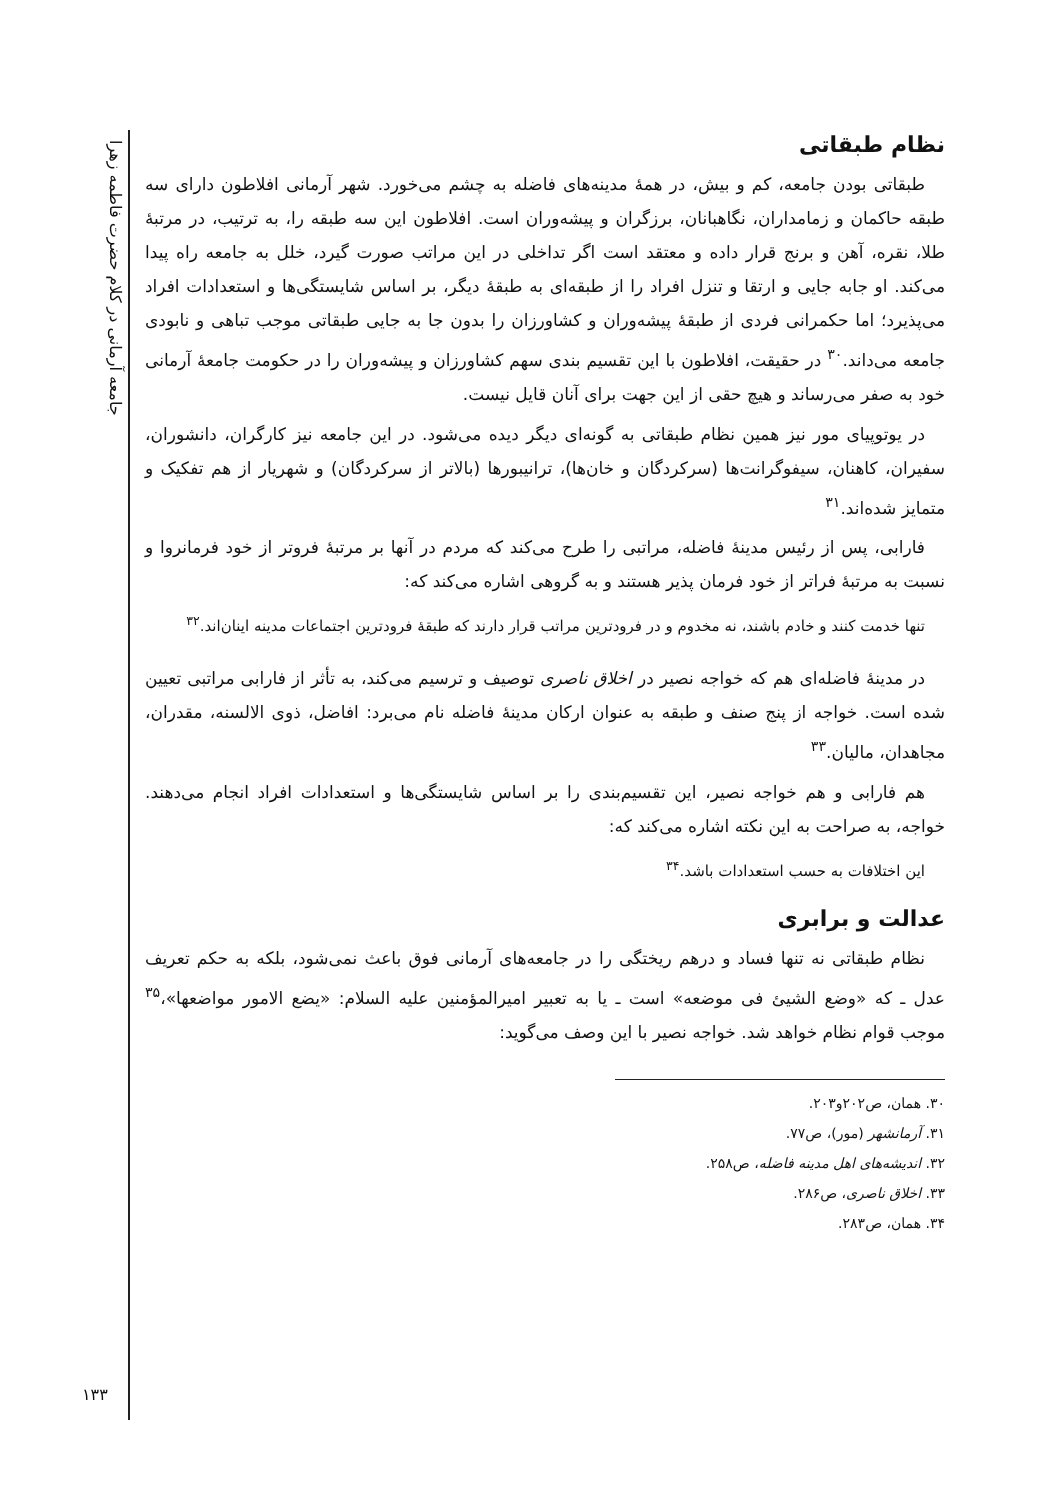جامعه آرمانی در کلام حضرت فاطمه زهرا
نظام طبقاتی
طبقاتی بودن جامعه، کم و بیش، در همهٔ مدینه‌های فاضله به چشم می‌خورد. شهر آرمانی افلاطون دارای سه طبقه حاکمان و زمامداران، نگاهبانان، برزگران و پیشه‌وران است. افلاطون این سه طبقه را، به ترتیب، در مرتبهٔ طلا، نقره، آهن و برنج قرار داده و معتقد است اگر تداخلی در این مراتب صورت گیرد، خلل به جامعه راه پیدا می‌کند. او جابه جایی و ارتقا و تنزل افراد را از طبقه‌ای به طبقهٔ دیگر، بر اساس شایستگی‌ها و استعدادات افراد می‌پذیرد؛ اما حکمرانی فردی از طبقهٔ پیشه‌وران و کشاورزان را بدون جا به جایی طبقاتی موجب تباهی و نابودی جامعه می‌داند.<sup>۳۰</sup> در حقیقت، افلاطون با این تقسیم بندی سهم کشاورزان و پیشه‌وران را در حکومت جامعهٔ آرمانی خود به صفر می‌رساند و هیچ حقی از این جهت برای آنان قایل نیست.
در یوتوپیای مور نیز همین نظام طبقاتی به گونه‌ای دیگر دیده می‌شود. در این جامعه نیز کارگران، دانشوران، سفیران، کاهنان، سیفوگرانت‌ها (سرکردگان و خان‌ها)، ترانیبورها (بالاتر از سرکردگان) و شهریار از هم تفکیک و متمایز شده‌اند.<sup>۳۱</sup>
فارابی، پس از رئیس مدینهٔ فاضله، مراتبی را طرح می‌کند که مردم در آنها بر مرتبهٔ فروتر از خود فرمانروا و نسبت به مرتبهٔ فراتر از خود فرمان پذیر هستند و به گروهی اشاره می‌کند که:
تنها خدمت کنند و خادم باشند، نه مخدوم و در فرودترین مراتب قرار دارند که طبقهٔ فرودترین اجتماعات مدینه اینان‌اند.<sup>۳۲</sup>
در مدینهٔ فاضله‌ای هم که خواجه نصیر در اخلاق ناصری توصیف و ترسیم می‌کند، به تأثر از فارابی مراتبی تعیین شده است. خواجه از پنج صنف و طبقه به عنوان ارکان مدینهٔ فاضله نام می‌برد: افاضل، ذوی الالسنه، مقدران، مجاهدان، مالیان.<sup>۳۳</sup>
هم فارابی و هم خواجه نصیر، این تقسیم‌بندی را بر اساس شایستگی‌ها و استعدادات افراد انجام می‌دهند. خواجه، به صراحت به این نکته اشاره می‌کند که:
این اختلافات به حسب استعدادات باشد.<sup>۳۴</sup>
عدالت و برابری
نظام طبقاتی نه تنها فساد و درهم ریختگی را در جامعه‌های آرمانی فوق باعث نمی‌شود، بلکه به حکم تعریف عدل ـ که «وضع الشیئ فی موضعه» است ـ یا به تعبیر امیرالمؤمنین علیه السلام: «یضع الامور مواضعها»،<sup>۳۵</sup> موجب قوام نظام خواهد شد. خواجه نصیر با این وصف می‌گوید:
۳۰. همان، ص۲۰۲و۲۰۳.
۳۱. آرمانشهر (مور)، ص۷۷.
۳۲. اندیشه‌های اهل مدینه فاضله، ص۲۵۸.
۳۳. اخلاق ناصری، ص۲۸۶.
۳۴. همان، ص۲۸۳.
۱۳۳